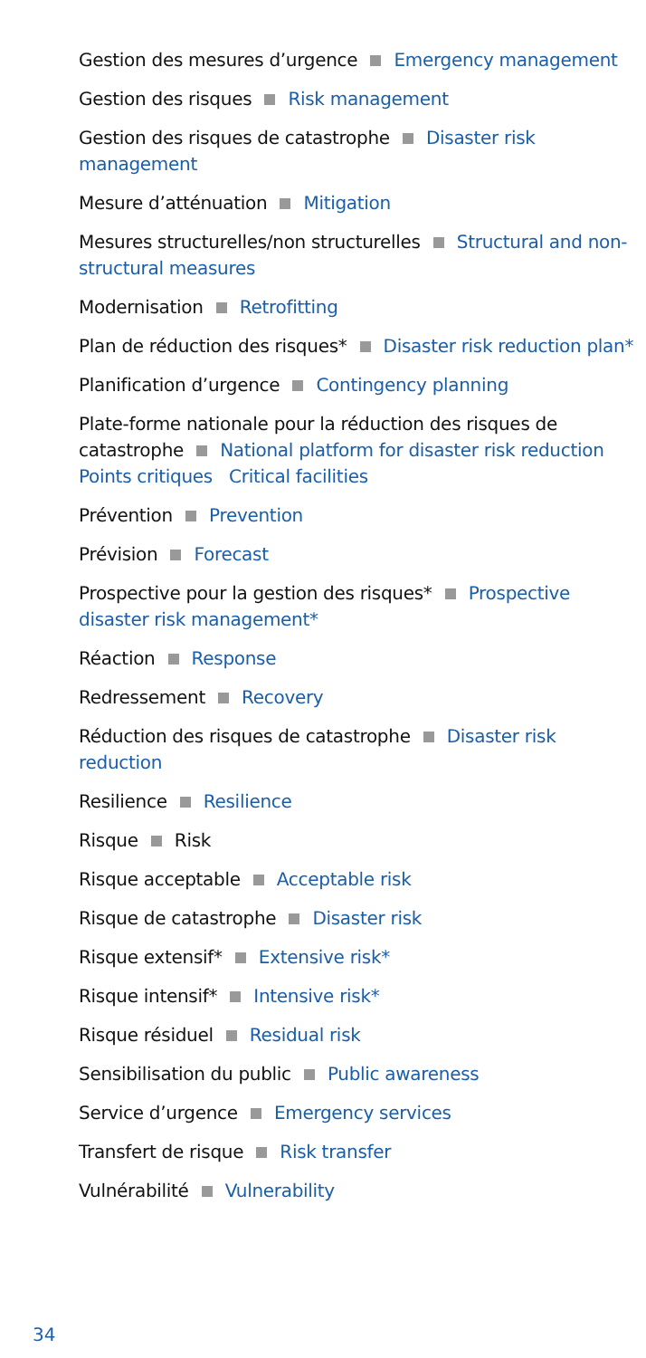Gestion des mesures d’urgence Emergency management
Gestion des risques Risk management
Gestion des risques de catastrophe Disaster risk management
Mesure d’atténuation Mitigation
Mesures structurelles/non structurelles Structural and non-structural measures
Modernisation Retrofitting
Plan de réduction des risques* Disaster risk reduction plan*
Planification d’urgence Contingency planning
Plate-forme nationale pour la réduction des risques de catastrophe National platform for disaster risk reduction
Points critiques Critical facilities
Prévention Prevention
Prévision Forecast
Prospective pour la gestion des risques* Prospective disaster risk management*
Réaction Response
Redressement Recovery
Réduction des risques de catastrophe Disaster risk reduction
Resilience Resilience
Risque Risk
Risque acceptable Acceptable risk
Risque de catastrophe Disaster risk
Risque extensif* Extensive risk*
Risque intensif* Intensive risk*
Risque résiduel Residual risk
Sensibilisation du public Public awareness
Service d’urgence Emergency services
Transfert de risque Risk transfer
Vulnérabilité Vulnerability
34